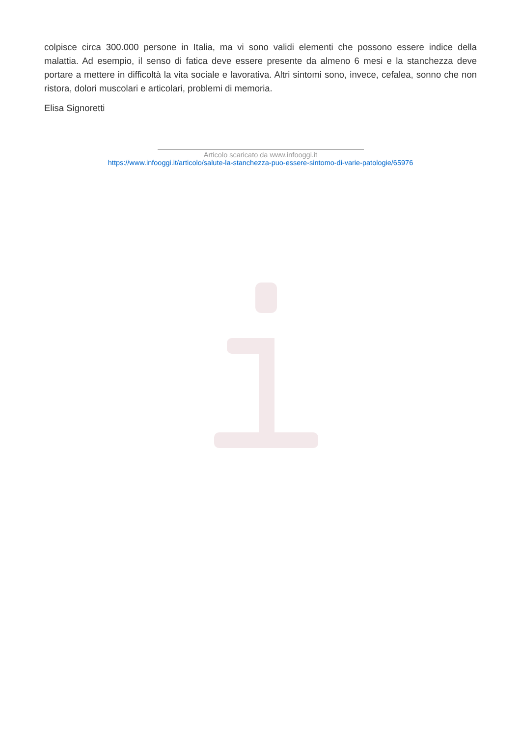colpisce circa 300.000 persone in Italia, ma vi sono validi elementi che possono essere indice della malattia. Ad esempio, il senso di fatica deve essere presente da almeno 6 mesi e la stanchezza deve portare a mettere in difficoltà la vita sociale e lavorativa. Altri sintomi sono, invece, cefalea, sonno che non ristora, dolori muscolari e articolari, problemi di memoria.
Elisa Signoretti
Articolo scaricato da www.infooggi.it
https://www.infooggi.it/articolo/salute-la-stanchezza-puo-essere-sintomo-di-varie-patologie/65976